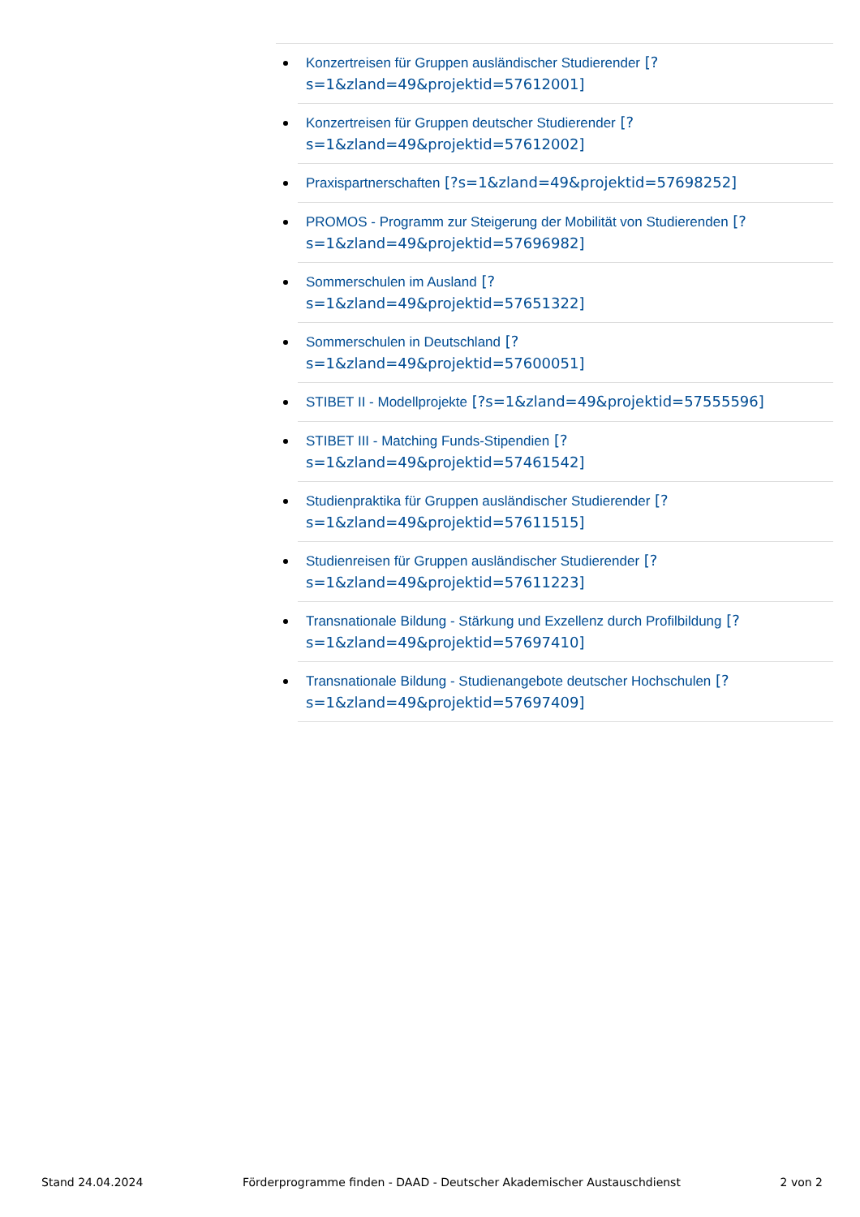Konzertreisen für Gruppen ausländischer Studierender [?s=1&zland=49&projektid=57612001]
Konzertreisen für Gruppen deutscher Studierender [?s=1&zland=49&projektid=57612002]
Praxispartnerschaften [?s=1&zland=49&projektid=57698252]
PROMOS - Programm zur Steigerung der Mobilität von Studierenden [?s=1&zland=49&projektid=57696982]
Sommerschulen im Ausland [?
s=1&zland=49&projektid=57651322]
Sommerschulen in Deutschland [?
s=1&zland=49&projektid=57600051]
STIBET II - Modellprojekte [?s=1&zland=49&projektid=57555596]
STIBET III - Matching Funds-Stipendien [?
s=1&zland=49&projektid=57461542]
Studienpraktika für Gruppen ausländischer Studierender [?s=1&zland=49&projektid=57611515]
Studienreisen für Gruppen ausländischer Studierender [?s=1&zland=49&projektid=57611223]
Transnationale Bildung - Stärkung und Exzellenz durch Profilbildung [?s=1&zland=49&projektid=57697410]
Transnationale Bildung - Studienangebote deutscher Hochschulen [?s=1&zland=49&projektid=57697409]
Stand 24.04.2024 Förderprogramme finden - DAAD - Deutscher Akademischer Austauschdienst 2 von 2